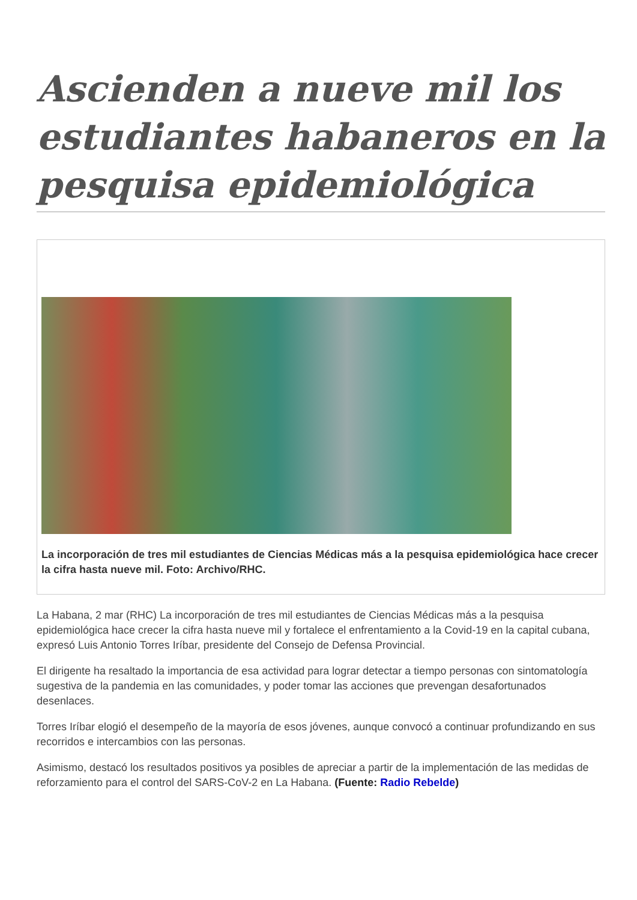Ascienden a nueve mil los estudiantes habaneros en la pesquisa epidemiológica
La incorporación de tres mil estudiantes de Ciencias Médicas más a la pesquisa epidemiológica hace crecer la cifra hasta nueve mil. Foto: Archivo/RHC.
La Habana, 2 mar (RHC) La incorporación de tres mil estudiantes de Ciencias Médicas más a la pesquisa epidemiológica hace crecer la cifra hasta nueve mil y fortalece el enfrentamiento a la Covid-19 en la capital cubana, expresó Luis Antonio Torres Iríbar, presidente del Consejo de Defensa Provincial.
El dirigente ha resaltado la importancia de esa actividad para lograr detectar a tiempo personas con sintomatología sugestiva de la pandemia en las comunidades, y poder tomar las acciones que prevengan desafortunados desenlaces.
Torres Iríbar elogió el desempeño de la mayoría de esos jóvenes, aunque convocó a continuar profundizando en sus recorridos e intercambios con las personas.
Asimismo, destacó los resultados positivos ya posibles de apreciar a partir de la implementación de las medidas de reforzamiento para el control del SARS-CoV-2 en La Habana. (Fuente: Radio Rebelde)